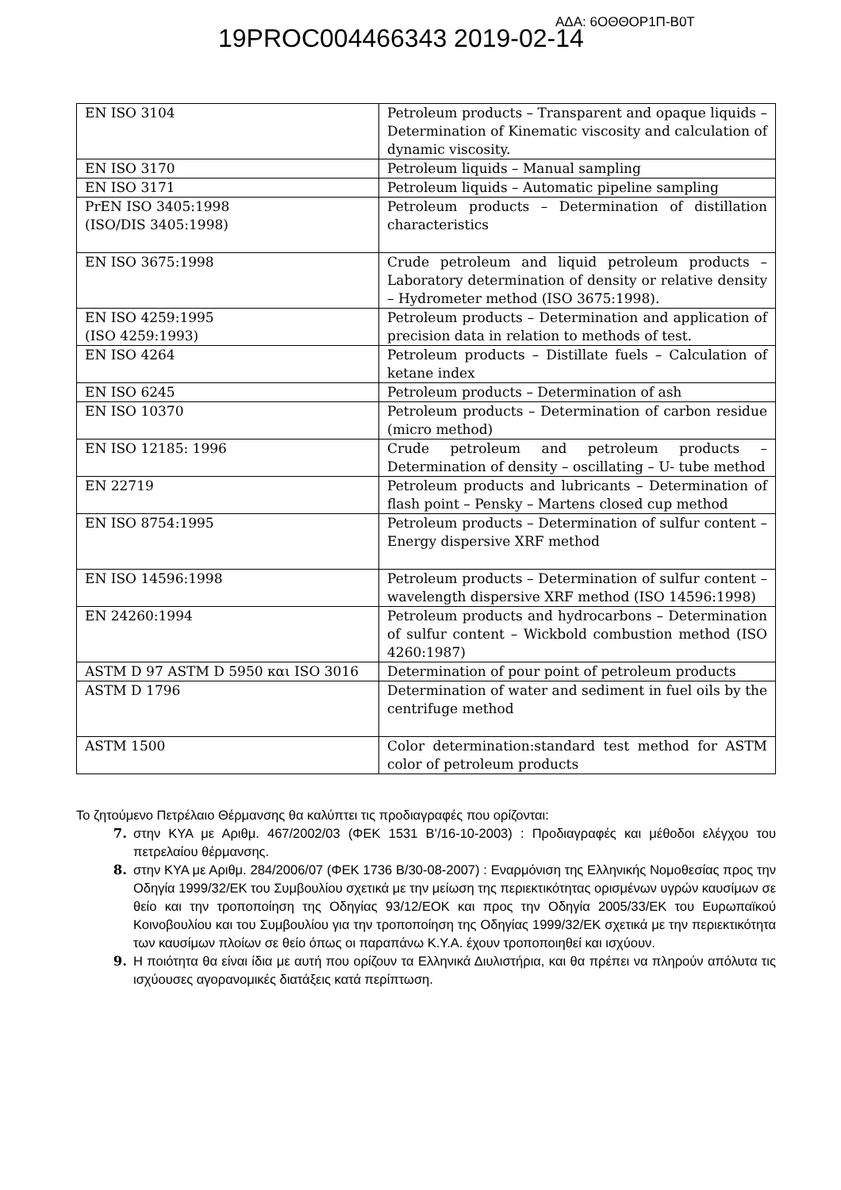19PROC004466343 2019-02-14
ΑΔΑ: 6ΟΘΘΟΡ1Π-Β0Τ
| EN ISO 3104 | Petroleum products – Transparent and opaque liquids – Determination of Kinematic viscosity and calculation of dynamic viscosity. |
| EN ISO 3170 | Petroleum liquids – Manual sampling |
| EN ISO 3171 | Petroleum liquids – Automatic pipeline sampling |
| PrEN ISO 3405:1998 (ISO/DIS 3405:1998) | Petroleum products – Determination of distillation characteristics |
| EN ISO 3675:1998 | Crude petroleum and liquid petroleum products – Laboratory determination of density or relative density – Hydrometer method (ISO 3675:1998). |
| EN ISO 4259:1995 (ISO 4259:1993) | Petroleum products – Determination and application of precision data in relation to methods of test. |
| EN ISO 4264 | Petroleum products – Distillate fuels – Calculation of ketane index |
| EN ISO 6245 | Petroleum products – Determination of ash |
| EN ISO 10370 | Petroleum products – Determination of carbon residue (micro method) |
| EN ISO 12185: 1996 | Crude petroleum and petroleum products – Determination of density – oscillating – U- tube method |
| EN 22719 | Petroleum products and lubricants – Determination of flash point – Pensky – Martens closed cup method |
| EN ISO 8754:1995 | Petroleum products – Determination of sulfur content – Energy dispersive XRF method |
| EN ISO 14596:1998 | Petroleum products – Determination of sulfur content – wavelength dispersive XRF method (ISO 14596:1998) |
| EN 24260:1994 | Petroleum products and hydrocarbons – Determination of sulfur content – Wickbold combustion method (ISO 4260:1987) |
| ASTM D 97 ASTM D 5950 και ISO 3016 | Determination of pour point of petroleum products |
| ASTM D 1796 | Determination of water and sediment in fuel oils by the centrifuge method |
| ASTM 1500 | Color determination:standard test method for ASTM color of petroleum products |
Το ζητούμενο Πετρέλαιο Θέρμανσης θα καλύπτει τις προδιαγραφές που ορίζονται:
7. στην ΚΥΑ με Αριθμ. 467/2002/03 (ΦΕΚ 1531 Β’/16-10-2003) : Προδιαγραφές και μέθοδοι ελέγχου του πετρελαίου θέρμανσης.
8. στην ΚΥΑ με Αριθμ. 284/2006/07 (ΦΕΚ 1736 Β/30-08-2007) : Εναρμόνιση της Ελληνικής Νομοθεσίας προς την Οδηγία 1999/32/ΕΚ του Συμβουλίου σχετικά με την μείωση της περιεκτικότητας ορισμένων υγρών καυσίμων σε θείο και την τροποποίηση της Οδηγίας 93/12/ΕΟΚ και προς την Οδηγία 2005/33/ΕΚ του Ευρωπαϊκού Κοινοβουλίου και του Συμβουλίου για την τροποποίηση της Οδηγίας 1999/32/ΕΚ σχετικά με την περιεκτικότητα των καυσίμων πλοίων σε θείο όπως οι παραπάνω Κ.Υ.Α. έχουν τροποποιηθεί και ισχύουν.
9. Η ποιότητα θα είναι ίδια με αυτή που ορίζουν τα Ελληνικά Διυλιστήρια, και θα πρέπει να πληρούν απόλυτα τις ισχύουσες αγορανομικές διατάξεις κατά περίπτωση.